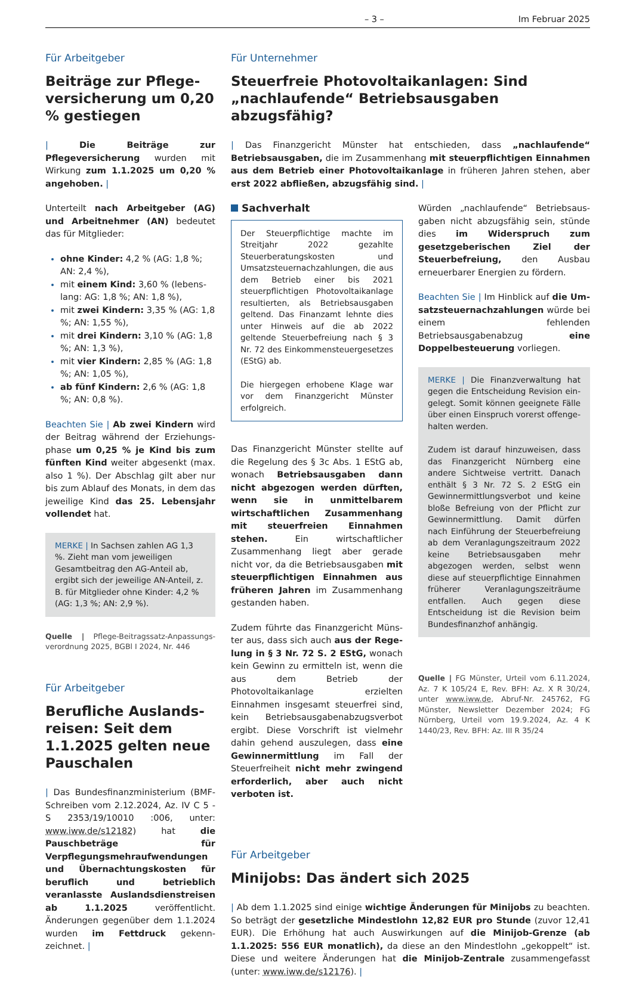– 3 – Im Februar 2025
Für Arbeitgeber
Beiträge zur Pflege­versicherung um 0,20 % gestiegen
| Die Beiträge zur Pflegeversicherung wurden mit Wirkung zum 1.1.2025 um 0,20 % angehoben. |
Unterteilt nach Arbeitgeber (AG) und Arbeitnehmer (AN) bedeutet das für Mitglieder:
ohne Kinder: 4,2 % (AG: 1,8 %; AN: 2,4 %),
mit einem Kind: 3,60 % (lebens­lang: AG: 1,8 %; AN: 1,8 %),
mit zwei Kindern: 3,35 % (AG: 1,8 %; AN: 1,55 %),
mit drei Kindern: 3,10 % (AG: 1,8 %; AN: 1,3 %),
mit vier Kindern: 2,85 % (AG: 1,8 %; AN: 1,05 %),
ab fünf Kindern: 2,6 % (AG: 1,8 %; AN: 0,8 %).
Beachten Sie | Ab zwei Kindern wird der Beitrag während der Erziehungs­phase um 0,25 % je Kind bis zum fünften Kind weiter abgesenkt (max. also 1 %). Der Abschlag gilt aber nur bis zum Ab­lauf des Monats, in dem das jeweilige Kind das 25. Lebensjahr vollendet hat.
MERKE | In Sachsen zahlen AG 1,3 %. Zieht man vom jeweiligen Gesamtbei­trag den AG-Anteil ab, ergibt sich der je­weilige AN-Anteil, z. B. für Mitglieder ohne Kinder: 4,2 % (AG: 1,3 %; AN: 2,9 %).
Quelle | Pflege-Beitragssatz-Anpassungs­verordnung 2025, BGBl I 2024, Nr. 446
Für Arbeitgeber
Berufliche Auslands­reisen: Seit dem 1.1.2025 gelten neue Pauschalen
| Das Bundesfinanzministerium (BMF-Schreiben vom 2.12.2024, Az. IV C 5 - S 2353/19/10010 :006, unter: www.iww.de/s12182) hat die Pauschbeträge für Verpflegungsmehraufwendungen und Übernachtungskosten für beruflich und betrieblich veranlasste Auslands­dienstreisen ab 1.1.2025 veröffent­licht. Änderungen gegenüber dem 1.1.2024 wurden im Fettdruck gekenn­zeichnet. |
Für Unternehmer
Steuerfreie Photovoltaikanlagen: Sind „nachlaufende“ Betriebsausgaben abzugsfähig?
| Das Finanzgericht Münster hat entschieden, dass „nachlaufende“ Betriebsaus­gaben, die im Zusammenhang mit steuerpflichtigen Einnahmen aus dem Betrieb einer Photovoltaikanlage in früheren Jahren stehen, aber erst 2022 abfließen, ab­zugsfähig sind. |
Sachverhalt
Der Steuerpflichtige machte im Streit­jahr 2022 gezahlte Steuerberatungs­kosten und Umsatzsteuernachzahlun­gen, die aus dem Betrieb einer bis 2021 steuerpflichtigen Photovoltaikanlage resultierten, als Betriebsausgaben geltend. Das Finanzamt lehnte dies un­ter Hinweis auf die ab 2022 geltende Steuerbefreiung nach § 3 Nr. 72 des Einkommensteuergesetzes (EStG) ab.
Die hiergegen erhobene Klage war vor dem Finanzgericht Münster erfolg­reich.
Das Finanzgericht Münster stellte auf die Regelung des § 3c Abs. 1 EStG ab, wonach Betriebsausgaben dann nicht abgezogen werden dürften, wenn sie in unmittelbarem wirtschaftlichen Zusam­menhang mit steuerfreien Einnahmen stehen. Ein wirtschaftlicher Zusammen­hang liegt aber gerade nicht vor, da die Betriebsausgaben mit steuerpflichtigen Einnahmen aus früheren Jahren im Zu­sammenhang gestanden haben.
Zudem führte das Finanzgericht Müns­ter aus, dass sich auch aus der Rege­lung in § 3 Nr. 72 S. 2 EStG, wonach kein Gewinn zu ermitteln ist, wenn die aus dem Betrieb der Photovoltaikanlage er­zielten Einnahmen insgesamt steuer­frei sind, kein Betriebsausgabenab­zugsverbot ergibt. Diese Vorschrift ist vielmehr dahin gehend auszulegen, dass eine Gewinnermittlung im Fall der Steuerfreiheit nicht mehr zwingend er­forderlich, aber auch nicht verboten ist.
Würden „nachlaufende“ Betriebsaus­gaben nicht abzugsfähig sein, stünde dies im Widerspruch zum gesetzgebe­rischen Ziel der Steuerbefreiung, den Ausbau erneuerbarer Energien zu för­dern.
Beachten Sie | Im Hinblick auf die Um­satzsteuernachzahlungen würde bei ei­nem fehlenden Betriebsausgabenabzug eine Doppelbesteuerung vorliegen.
MERKE | Die Finanzverwaltung hat gegen die Entscheidung Revision ein­gelegt. Somit können geeignete Fälle über einen Einspruch vorerst offenge­halten werden.
Zudem ist darauf hinzuweisen, dass das Finanzgericht Nürnberg eine andere Sichtweise vertritt. Danach enthält § 3 Nr. 72 S. 2 EStG ein Gewinnermitt­lungsverbot und keine bloße Befreiung von der Pflicht zur Gewinnermittlung. Damit dürfen nach Einführung der Steuerbefreiung ab dem Veranla­gungszeitraum 2022 keine Betriebs­ausgaben mehr abgezogen werden, selbst wenn diese auf steuerpflichtige Einnahmen früherer Veranlagungs­zeiträume entfallen. Auch gegen diese Entscheidung ist die Revision beim Bundesfinanzhof anhängig.
Quelle | FG Münster, Urteil vom 6.11.2024, Az. 7 K 105/24 E, Rev. BFH: Az. X R 30/24, unter www.iww.de, Abruf-Nr. 245762, FG Münster, Newsletter Dezember 2024; FG Nürnberg, Ur­teil vom 19.9.2024, Az. 4 K 1440/23, Rev. BFH: Az. III R 35/24
Für Arbeitgeber
Minijobs: Das ändert sich 2025
| Ab dem 1.1.2025 sind einige wichtige Änderungen für Minijobs zu beachten. So beträgt der gesetzliche Mindestlohn 12,82 EUR pro Stunde (zuvor 12,41 EUR). Die Erhöhung hat auch Auswirkungen auf die Minijob-Grenze (ab 1.1.2025: 556 EUR mo­natlich), da diese an den Mindestlohn „gekoppelt“ ist. Diese und weitere Änderungen hat die Minijob-Zentrale zusammengefasst (unter: www.iww.de/s12176). |